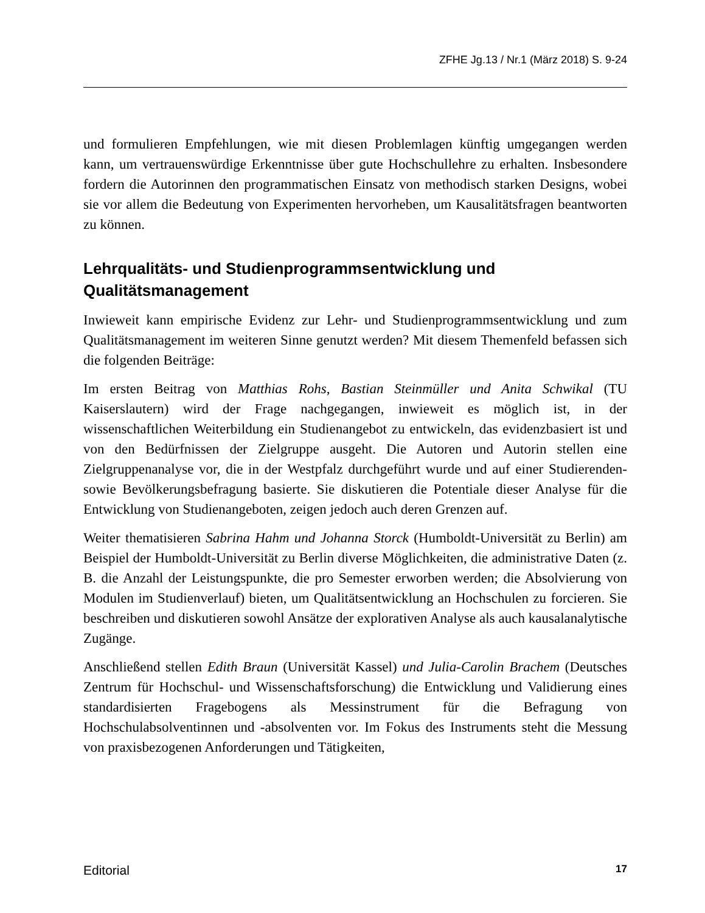ZFHE Jg.13 / Nr.1 (März 2018) S. 9-24
und formulieren Empfehlungen, wie mit diesen Problemlagen künftig umgegangen werden kann, um vertrauenswürdige Erkenntnisse über gute Hochschullehre zu erhalten. Insbesondere fordern die Autorinnen den programmatischen Einsatz von methodisch starken Designs, wobei sie vor allem die Bedeutung von Experimenten hervorheben, um Kausalitätsfragen beantworten zu können.
Lehrqualitäts- und Studienprogrammsentwicklung und Qualitätsmanagement
Inwieweit kann empirische Evidenz zur Lehr- und Studienprogrammsentwicklung und zum Qualitätsmanagement im weiteren Sinne genutzt werden? Mit diesem Themenfeld befassen sich die folgenden Beiträge:
Im ersten Beitrag von Matthias Rohs, Bastian Steinmüller und Anita Schwikal (TU Kaiserslautern) wird der Frage nachgegangen, inwieweit es möglich ist, in der wissenschaftlichen Weiterbildung ein Studienangebot zu entwickeln, das evidenz­basiert ist und von den Bedürfnissen der Zielgruppe ausgeht. Die Autoren und Au­torin stellen eine Zielgruppenanalyse vor, die in der Westpfalz durchgeführt wurde und auf einer Studierenden- sowie Bevölkerungsbefragung basierte. Sie diskutieren die Potentiale dieser Analyse für die Entwicklung von Studienangeboten, zeigen jedoch auch deren Grenzen auf.
Weiter thematisieren Sabrina Hahm und Johanna Storck (Humboldt-Universität zu Berlin) am Beispiel der Humboldt-Universität zu Berlin diverse Möglichkeiten, die administrative Daten (z. B. die Anzahl der Leistungspunkte, die pro Semester er­worben werden; die Absolvierung von Modulen im Studienverlauf) bieten, um Qualitätsentwicklung an Hochschulen zu forcieren. Sie beschreiben und diskutie­ren sowohl Ansätze der explorativen Analyse als auch kausalanalytische Zugänge.
Anschließend stellen Edith Braun (Universität Kassel) und Julia-Carolin Brachem (Deutsches Zentrum für Hochschul- und Wissenschaftsforschung) die Entwicklung und Validierung eines standardisierten Fragebogens als Messinstrument für die Befragung von Hochschulabsolventinnen und -absolventen vor. Im Fokus des In­struments steht die Messung von praxisbezogenen Anforderungen und Tätigkeiten,
Editorial 17